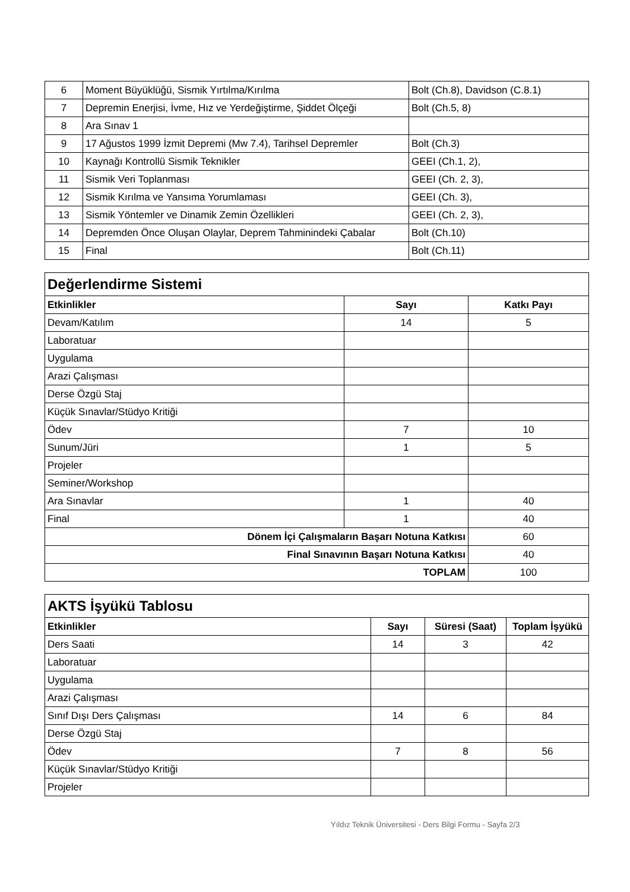| 6 | Moment Büyüklüğü, Sismik Yırtılma/Kırılma | Bolt (Ch.8), Davidson (C.8.1) |
| 7 | Depremin Enerjisi, İvme, Hız ve Yerdeğiştirme, Şiddet Ölçeği | Bolt (Ch.5, 8) |
| 8 | Ara Sınav 1 | |
| 9 | 17 Ağustos 1999 İzmit Depremi (Mw 7.4), Tarihsel Depremler | Bolt (Ch.3) |
| 10 | Kaynağı Kontrollü Sismik Teknikler | GEEI (Ch.1, 2), |
| 11 | Sismik Veri Toplanması | GEEI (Ch. 2, 3), |
| 12 | Sismik Kırılma ve Yansıma Yorumlaması | GEEI (Ch. 3), |
| 13 | Sismik Yöntemler ve Dinamik Zemin Özellikleri | GEEI (Ch. 2, 3), |
| 14 | Depremden Önce Oluşan Olaylar, Deprem Tahminindeki Çabalar | Bolt (Ch.10) |
| 15 | Final | Bolt (Ch.11) |
| Değerlendirme Sistemi | | |
| Etkinlikler | Sayı | Katkı Payı |
| Devam/Katılım | 14 | 5 |
| Laboratuar | | |
| Uygulama | | |
| Arazi Çalışması | | |
| Derse Özgü Staj | | |
| Küçük Sınavlar/Stüdyo Kritiği | | |
| Ödev | 7 | 10 |
| Sunum/Jüri | 1 | 5 |
| Projeler | | |
| Seminer/Workshop | | |
| Ara Sınavlar | 1 | 40 |
| Final | 1 | 40 |
| Dönem İçi Çalışmaların Başarı Notuna Katkısı | | 60 |
| Final Sınavının Başarı Notuna Katkısı | | 40 |
| TOPLAM | | 100 |
| AKTS İşyükü Tablosu | | | |
| Etkinlikler | Sayı | Süresi (Saat) | Toplam İşyükü |
| Ders Saati | 14 | 3 | 42 |
| Laboratuar | | | |
| Uygulama | | | |
| Arazi Çalışması | | | |
| Sınıf Dışı Ders Çalışması | 14 | 6 | 84 |
| Derse Özgü Staj | | | |
| Ödev | 7 | 8 | 56 |
| Küçük Sınavlar/Stüdyo Kritiği | | | |
| Projeler | | | |
Yıldız Teknik Üniversitesi - Ders Bilgi Formu - Sayfa 2/3